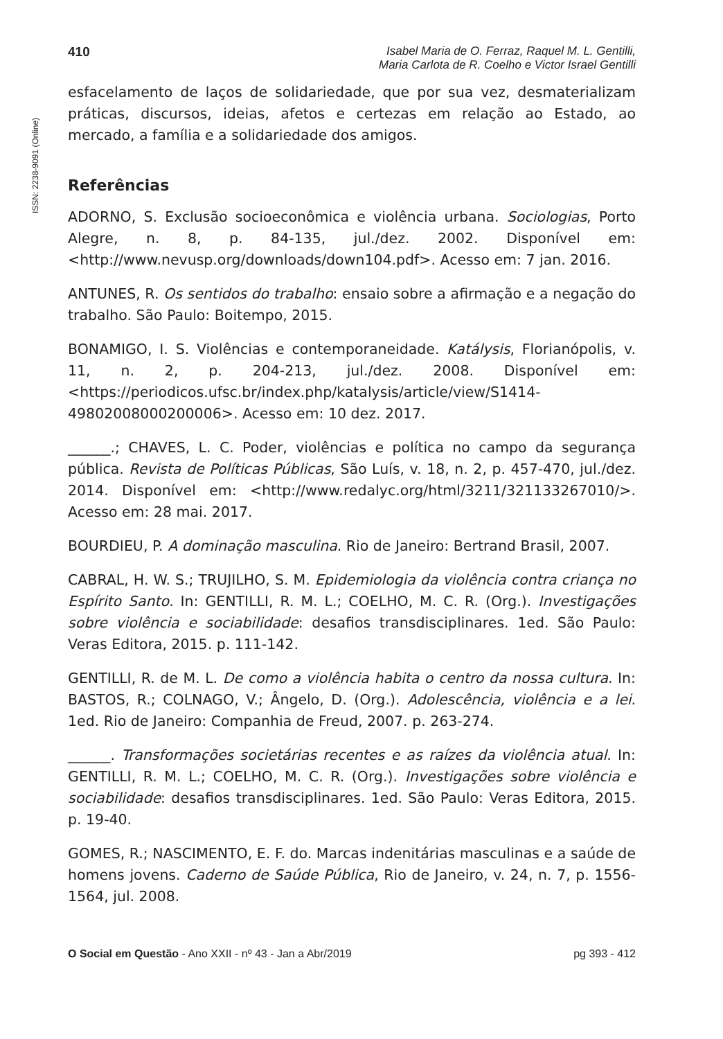ISSN: 2238-9091 (Online)
410 Isabel Maria de O. Ferraz, Raquel M. L. Gentilli,
Maria Carlota de R. Coelho e Victor Israel Gentilli
esfacelamento de laços de solidariedade, que por sua vez, desmaterializam práticas, discursos, ideias, afetos e certezas em relação ao Estado, ao mercado, a família e a solidariedade dos amigos.
Referências
ADORNO, S. Exclusão socioeconômica e violência urbana. Sociologias, Porto Alegre, n. 8, p. 84-135, jul./dez. 2002. Disponível em: <http://www.nevusp.org/downloads/down104.pdf>. Acesso em: 7 jan. 2016.
ANTUNES, R. Os sentidos do trabalho: ensaio sobre a afirmação e a negação do trabalho. São Paulo: Boitempo, 2015.
BONAMIGO, I. S. Violências e contemporaneidade. Katálysis, Florianópolis, v. 11, n. 2, p. 204-213, jul./dez. 2008. Disponível em: <https://periodicos.ufsc.br/index.php/katalysis/article/view/S1414-49802008000200006>. Acesso em: 10 dez. 2017.
______.; CHAVES, L. C. Poder, violências e política no campo da segurança pública. Revista de Políticas Públicas, São Luís, v. 18, n. 2, p. 457-470, jul./dez. 2014. Disponível em: <http://www.redalyc.org/html/3211/321133267010/>. Acesso em: 28 mai. 2017.
BOURDIEU, P. A dominação masculina. Rio de Janeiro: Bertrand Brasil, 2007.
CABRAL, H. W. S.; TRUJILHO, S. M. Epidemiologia da violência contra criança no Espírito Santo. In: GENTILLI, R. M. L.; COELHO, M. C. R. (Org.). Investigações sobre violência e sociabilidade: desafios transdisciplinares. 1ed. São Paulo: Veras Editora, 2015. p. 111-142.
GENTILLI, R. de M. L. De como a violência habita o centro da nossa cultura. In: BASTOS, R.; COLNAGO, V.; Ângelo, D. (Org.). Adolescência, violência e a lei. 1ed. Rio de Janeiro: Companhia de Freud, 2007. p. 263-274.
______. Transformações societárias recentes e as raízes da violência atual. In: GENTILLI, R. M. L.; COELHO, M. C. R. (Org.). Investigações sobre violência e sociabilidade: desafios transdisciplinares. 1ed. São Paulo: Veras Editora, 2015. p. 19-40.
GOMES, R.; NASCIMENTO, E. F. do. Marcas indenitárias masculinas e a saúde de homens jovens. Caderno de Saúde Pública, Rio de Janeiro, v. 24, n. 7, p. 1556-1564, jul. 2008.
O Social em Questão - Ano XXII - nº 43 - Jan a Abr/2019
pg 393 - 412